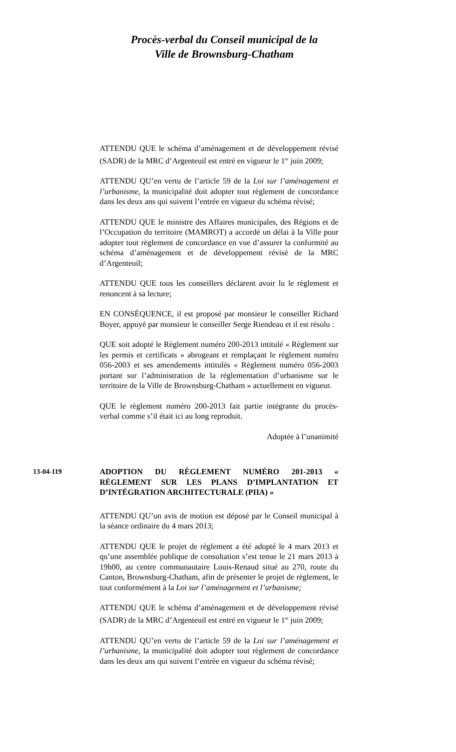Procès-verbal du Conseil municipal de la
Ville de Brownsburg-Chatham
ATTENDU QUE le schéma d’aménagement et de développement révisé (SADR) de la MRC d’Argenteuil est entré en vigueur le 1<sup>er</sup> juin 2009;
ATTENDU QU’en vertu de l’article 59 de la Loi sur l’aménagement et l’urbanisme, la municipalité doit adopter tout règlement de concordance dans les deux ans qui suivent l’entrée en vigueur du schéma révisé;
ATTENDU QUE le ministre des Affaires municipales, des Régions et de l’Occupation du territoire (MAMROT) a accordé un délai à la Ville pour adopter tout règlement de concordance en vue d’assurer la conformité au schéma d’aménagement et de développement révisé de la MRC d’Argenteuil;
ATTENDU QUE tous les conseillers déclarent avoir lu le règlement et renoncent à sa lecture;
EN CONSÉQUENCE, il est proposé par monsieur le conseiller Richard Boyer, appuyé par monsieur le conseiller Serge Riendeau et il est résolu :
QUE soit adopté le Règlement numéro 200-2013 intitulé « Règlement sur les permis et certificats » abrogeant et remplaçant le règlement numéro 056-2003 et ses amendements intitulés « Règlement numéro 056-2003 portant sur l’administration de la réglementation d’urbanisme sur le territoire de la Ville de Brownsburg-Chatham » actuellement en vigueur.
QUE le règlement numéro 200-2013 fait partie intégrante du procès-verbal comme s’il était ici au long reproduit.
Adoptée à l’unanimité
13-04-119 ADOPTION DU RÈGLEMENT NUMÉRO 201-2013 « RÈGLEMENT SUR LES PLANS D’IMPLANTATION ET D’INTÉGRATION ARCHITECTURALE (PIIA) »
ATTENDU QU’un avis de motion est déposé par le Conseil municipal à la séance ordinaire du 4 mars 2013;
ATTENDU QUE le projet de règlement a été adopté le 4 mars 2013 et qu’une assemblée publique de consultation s’est tenue le 21 mars 2013 à 19h00, au centre communautaire Louis-Renaud situé au 270, route du Canton, Brownsburg-Chatham, afin de présenter le projet de règlement, le tout conformément à la Loi sur l’aménagement et l’urbanisme;
ATTENDU QUE le schéma d’aménagement et de développement révisé (SADR) de la MRC d’Argenteuil est entré en vigueur le 1<sup>er</sup> juin 2009;
ATTENDU QU’en vertu de l’article 59 de la Loi sur l’aménagement et l’urbanisme, la municipalité doit adopter tout règlement de concordance dans les deux ans qui suivent l’entrée en vigueur du schéma révisé;